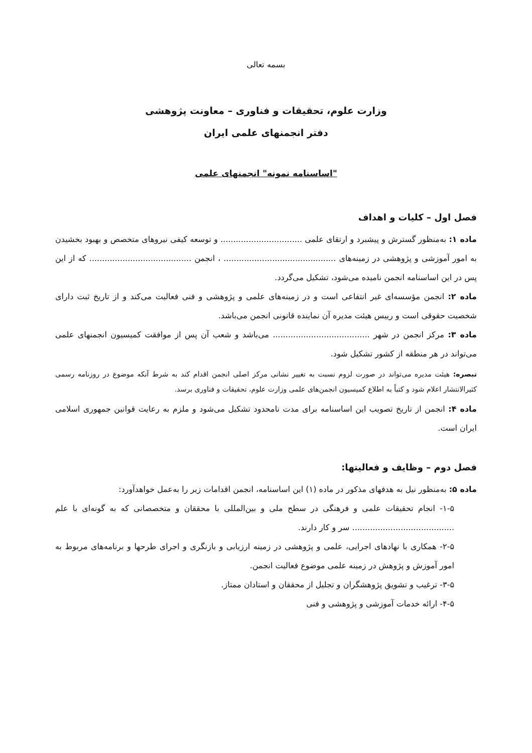بسمه تعالی
وزارت علوم، تحقیقات و فناوری – معاونت پژوهشی
دفتر انجمنهای علمی ایران
"اساسنامه نمونه" انجمنهای علمی
فصل اول – کلیات و اهداف
ماده ۱: به‌منظور گسترش و پیشبرد و ارتقای علمی ................................ و توسعه کیفی نیروهای متخصص و بهبود بخشیدن به امور آموزشی و پژوهشی در زمینه‌های ............................................ ، انجمن ........................................ که از این پس در این اساسنامه انجمن نامیده می‌شود، تشکیل می‌گردد.
ماده ۲: انجمن مؤسسه‌ای غیر انتفاعی است و در زمینه‌های علمی و پژوهشی و فنی فعالیت می‌کند و از تاریخ ثبت دارای شخصیت حقوقی است و رییس هیئت مدیره آن نماینده قانونی انجمن می‌باشد.
ماده ۳: مرکز انجمن در شهر ...................................... می‌باشد و شعب آن پس از موافقت کمیسیون انجمنهای علمی می‌تواند در هر منطقه از کشور تشکیل شود.
تبصره: هیئت مدیره می‌تواند در صورت لزوم نسبت به تغییر نشانی مرکز اصلی انجمن اقدام کند به شرط آنکه موضوع در روزنامه رسمی کثیرالانتشار اعلام شود و کتباً به اطلاع کمیسیون انجمن‌های علمی وزارت علوم، تحقیقات و فناوری برسد.
ماده ۴: انجمن از تاریخ تصویب این اساسنامه برای مدت نامحدود تشکیل می‌شود و ملزم به رعایت قوانین جمهوری اسلامی ایران است.
فصل دوم – وظایف و فعالیتها:
ماده ۵: به‌منظور نیل به هدفهای مذکور در ماده (۱) این اساسنامه، انجمن اقدامات زیر را به‌عمل خواهدآورد:
۱-۵- انجام تحقیقات علمی و فرهنگی در سطح ملی و بین‌المللی با محققان و متخصصانی که به گونه‌ای با علم ........................................ سر و کار دارند.
۲-۵- همکاری با نهادهای اجرایی، علمی و پژوهشی در زمینه ارزیابی و بازنگری و اجرای طرحها و برنامه‌های مربوط به امور آموزش و پژوهش در زمینه علمی موضوع فعالیت انجمن.
۳-۵- ترغیب و تشویق پژوهشگران و تجلیل از محققان و استادان ممتاز.
۴-۵- ارائه خدمات آموزشی و پژوهشی و فنی